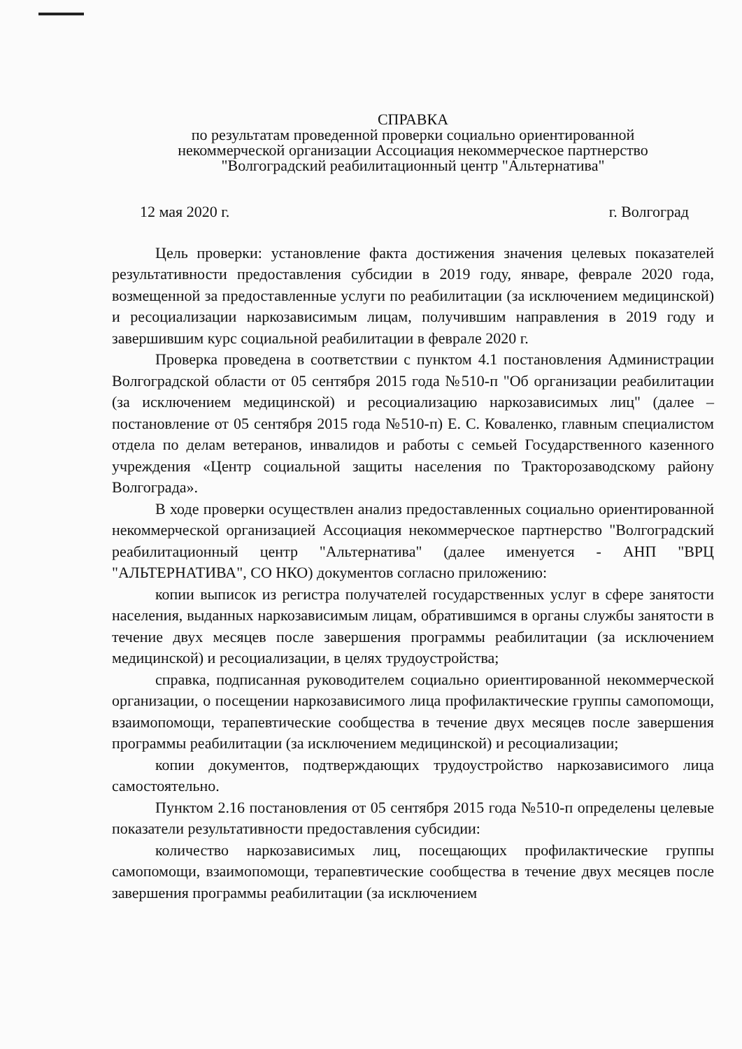СПРАВКА
по результатам проведенной проверки социально ориентированной
некоммерческой организации Ассоциация некоммерческое партнерство
"Волгоградский реабилитационный центр "Альтернатива"
12 мая 2020 г. г. Волгоград
Цель проверки: установление факта достижения значения целевых показателей результативности предоставления субсидии в 2019 году, январе, феврале 2020 года, возмещенной за предоставленные услуги по реабилитации (за исключением медицинской) и ресоциализации наркозависимым лицам, получившим направления в 2019 году и завершившим курс социальной реабилитации в феврале 2020 г.
Проверка проведена в соответствии с пунктом 4.1 постановления Администрации Волгоградской области от 05 сентября 2015 года №510-п "Об организации реабилитации (за исключением медицинской) и ресоциализацию наркозависимых лиц" (далее – постановление от 05 сентября 2015 года №510-п) Е. С. Коваленко, главным специалистом отдела по делам ветеранов, инвалидов и работы с семьей Государственного казенного учреждения «Центр социальной защиты населения по Тракторозаводскому району Волгограда».
В ходе проверки осуществлен анализ предоставленных социально ориентированной некоммерческой организацией Ассоциация некоммерческое партнерство "Волгоградский реабилитационный центр "Альтернатива" (далее именуется - АНП "ВРЦ "АЛЬТЕРНАТИВА", СО НКО) документов согласно приложению:
копии выписок из регистра получателей государственных услуг в сфере занятости населения, выданных наркозависимым лицам, обратившимся в органы службы занятости в течение двух месяцев после завершения программы реабилитации (за исключением медицинской) и ресоциализации, в целях трудоустройства;
справка, подписанная руководителем социально ориентированной некоммерческой организации, о посещении наркозависимого лица профилактические группы самопомощи, взаимопомощи, терапевтические сообщества в течение двух месяцев после завершения программы реабилитации (за исключением медицинской) и ресоциализации;
копии документов, подтверждающих трудоустройство наркозависимого лица самостоятельно.
Пунктом 2.16 постановления от 05 сентября 2015 года №510-п определены целевые показатели результативности предоставления субсидии:
количество наркозависимых лиц, посещающих профилактические группы самопомощи, взаимопомощи, терапевтические сообщества в течение двух месяцев после завершения программы реабилитации (за исключением